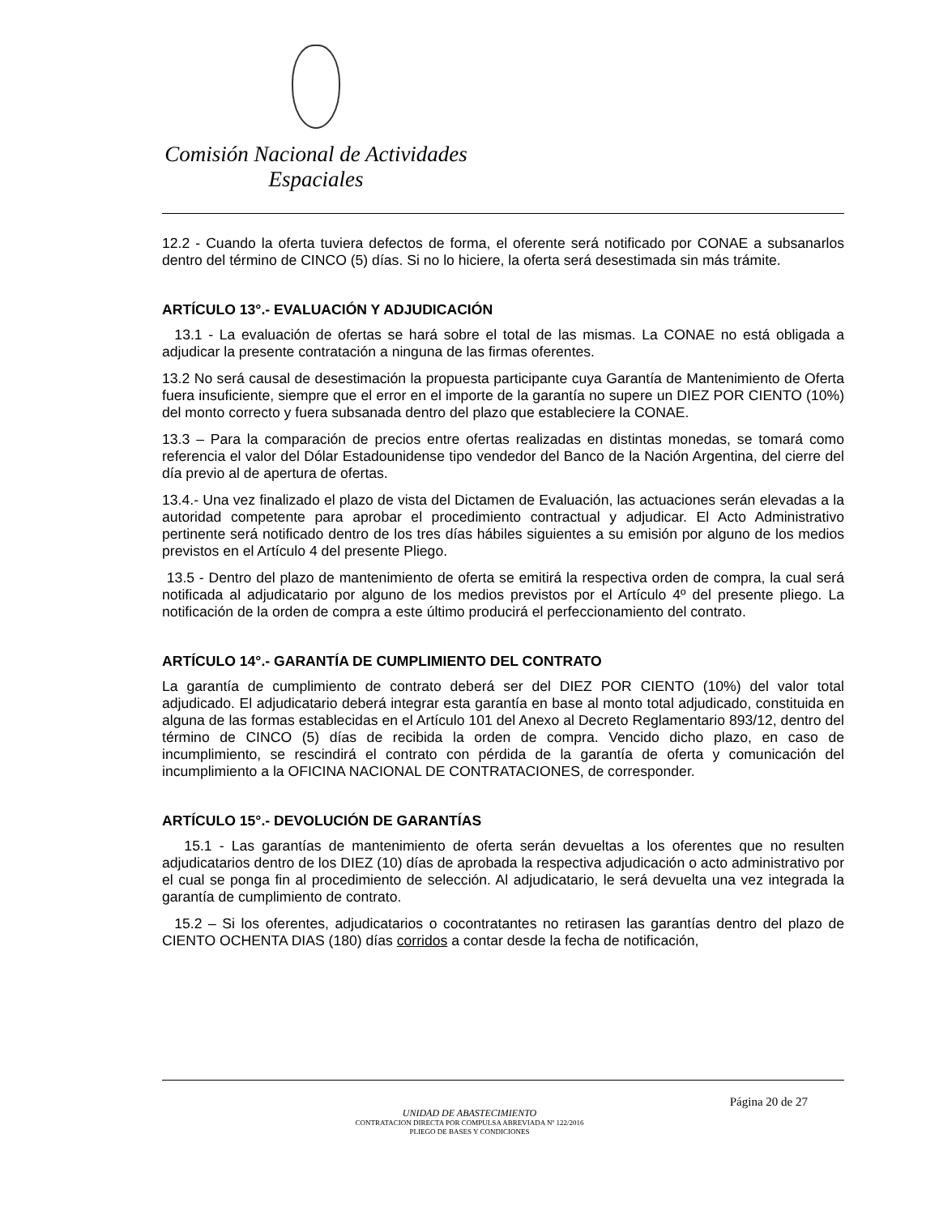Comisión Nacional de Actividades Espaciales
12.2 - Cuando la oferta tuviera defectos de forma, el oferente será notificado por CONAE a subsanarlos dentro del término de CINCO (5) días. Si no lo hiciere, la oferta será desestimada sin más trámite.
ARTÍCULO 13°.- EVALUACIÓN Y ADJUDICACIÓN
13.1 - La evaluación de ofertas se hará sobre el total de las mismas. La CONAE no está obligada a adjudicar la presente contratación a ninguna de las firmas oferentes.
13.2 No será causal de desestimación la propuesta participante cuya Garantía de Mantenimiento de Oferta fuera insuficiente, siempre que el error en el importe de la garantía no supere un DIEZ POR CIENTO (10%) del monto correcto y fuera subsanada dentro del plazo que estableciere la CONAE.
13.3 – Para la comparación de precios entre ofertas realizadas en distintas monedas, se tomará como referencia el valor del Dólar Estadounidense tipo vendedor del Banco de la Nación Argentina, del cierre del día previo al de apertura de ofertas.
13.4.- Una vez finalizado el plazo de vista del Dictamen de Evaluación, las actuaciones serán elevadas a la autoridad competente para aprobar el procedimiento contractual y adjudicar. El Acto Administrativo pertinente será notificado dentro de los tres días hábiles siguientes a su emisión por alguno de los medios previstos en el Artículo 4 del presente Pliego.
13.5 - Dentro del plazo de mantenimiento de oferta se emitirá la respectiva orden de compra, la cual será notificada al adjudicatario por alguno de los medios previstos por el Artículo 4º del presente pliego. La notificación de la orden de compra a este último producirá el perfeccionamiento del contrato.
ARTÍCULO 14°.- GARANTÍA DE CUMPLIMIENTO DEL CONTRATO
La garantía de cumplimiento de contrato deberá ser del DIEZ POR CIENTO (10%) del valor total adjudicado. El adjudicatario deberá integrar esta garantía en base al monto total adjudicado, constituida en alguna de las formas establecidas en el Artículo 101 del Anexo al Decreto Reglamentario 893/12, dentro del término de CINCO (5) días de recibida la orden de compra. Vencido dicho plazo, en caso de incumplimiento, se rescindirá el contrato con pérdida de la garantía de oferta y comunicación del incumplimiento a la OFICINA NACIONAL DE CONTRATACIONES, de corresponder.
ARTÍCULO 15°.- DEVOLUCIÓN DE GARANTÍAS
15.1 - Las garantías de mantenimiento de oferta serán devueltas a los oferentes que no resulten adjudicatarios dentro de los DIEZ (10) días de aprobada la respectiva adjudicación o acto administrativo por el cual se ponga fin al procedimiento de selección. Al adjudicatario, le será devuelta una vez integrada la garantía de cumplimiento de contrato.
15.2 – Si los oferentes, adjudicatarios o cocontratantes no retirasen las garantías dentro del plazo de CIENTO OCHENTA DIAS (180) días corridos a contar desde la fecha de notificación,
Página 20 de 27
UNIDAD DE ABASTECIMIENTO
CONTRATACION DIRECTA POR COMPULSA ABREVIADA Nº 122/2016
PLIEGO DE BASES Y CONDICIONES